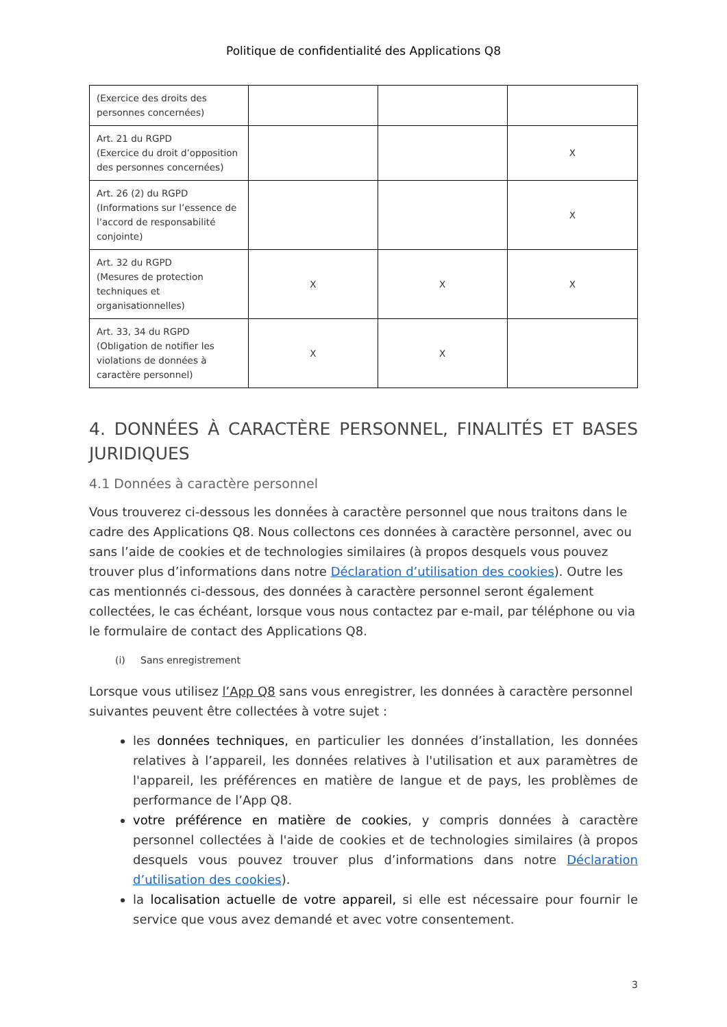Politique de confidentialité des Applications Q8
| (Exercice des droits des personnes concernées) | | | |
| Art. 21 du RGPD (Exercice du droit d’opposition des personnes concernées) | | | X |
| Art. 26 (2) du RGPD (Informations sur l’essence de l’accord de responsabilité conjointe) | | | X |
| Art. 32 du RGPD (Mesures de protection techniques et organisationnelles) | X | X | X |
| Art. 33, 34 du RGPD (Obligation de notifier les violations de données à caractère personnel) | X | X | |
4. DONNÉES À CARACTÈRE PERSONNEL, FINALITÉS ET BASES JURIDIQUES
4.1 Données à caractère personnel
Vous trouverez ci-dessous les données à caractère personnel que nous traitons dans le cadre des Applications Q8. Nous collectons ces données à caractère personnel, avec ou sans l’aide de cookies et de technologies similaires (à propos desquels vous pouvez trouver plus d’informations dans notre Déclaration d’utilisation des cookies). Outre les cas mentionnés ci-dessous, des données à caractère personnel seront également collectées, le cas échéant, lorsque vous nous contactez par e-mail, par téléphone ou via le formulaire de contact des Applications Q8.
(i) Sans enregistrement
Lorsque vous utilisez l’App Q8 sans vous enregistrer, les données à caractère personnel suivantes peuvent être collectées à votre sujet :
les données techniques, en particulier les données d’installation, les données relatives à l’appareil, les données relatives à l'utilisation et aux paramètres de l'appareil, les préférences en matière de langue et de pays, les problèmes de performance de l’App Q8.
votre préférence en matière de cookies, y compris données à caractère personnel collectées à l'aide de cookies et de technologies similaires (à propos desquels vous pouvez trouver plus d’informations dans notre Déclaration d’utilisation des cookies).
la localisation actuelle de votre appareil, si elle est nécessaire pour fournir le service que vous avez demandé et avec votre consentement.
3